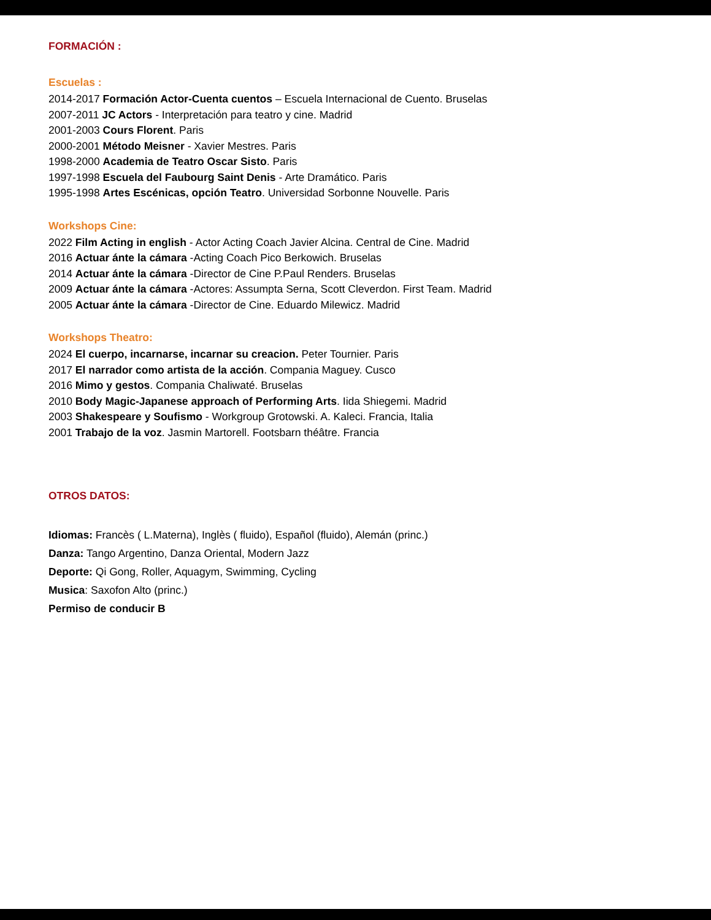FORMACIÓN :
Escuelas :
2014-2017 Formación Actor-Cuenta cuentos – Escuela Internacional de Cuento. Bruselas
2007-2011 JC Actors - Interpretación para teatro y cine. Madrid
2001-2003 Cours Florent. Paris
2000-2001 Método Meisner - Xavier Mestres. Paris
1998-2000 Academia de Teatro Oscar Sisto. Paris
1997-1998 Escuela del Faubourg Saint Denis - Arte Dramático. Paris
1995-1998 Artes Escénicas, opción Teatro. Universidad Sorbonne Nouvelle. Paris
Workshops Cine:
2022 Film Acting in english - Actor Acting Coach Javier Alcina. Central de Cine. Madrid
2016 Actuar ánte la cámara -Acting Coach Pico Berkowich. Bruselas
2014 Actuar ánte la cámara -Director de Cine P.Paul Renders. Bruselas
2009 Actuar ánte la cámara -Actores: Assumpta Serna, Scott Cleverdon. First Team. Madrid
2005 Actuar ánte la cámara -Director de Cine. Eduardo Milewicz. Madrid
Workshops Theatro:
2024 El cuerpo, incarnarse, incarnar su creacion. Peter Tournier. Paris
2017 El narrador como artista de la acción. Compania Maguey. Cusco
2016 Mimo y gestos. Compania Chaliwaté. Bruselas
2010 Body Magic-Japanese approach of Performing Arts. Iida Shiegemi. Madrid
2003 Shakespeare y Soufismo - Workgroup Grotowski. A. Kaleci. Francia, Italia
2001 Trabajo de la voz. Jasmin Martorell. Footsbarn théâtre. Francia
OTROS DATOS:
Idiomas: Francès ( L.Materna), Inglès ( fluido), Español (fluido), Alemán (princ.)
Danza: Tango Argentino, Danza Oriental, Modern Jazz
Deporte: Qi Gong, Roller, Aquagym, Swimming, Cycling
Musica: Saxofon Alto (princ.)
Permiso de conducir B